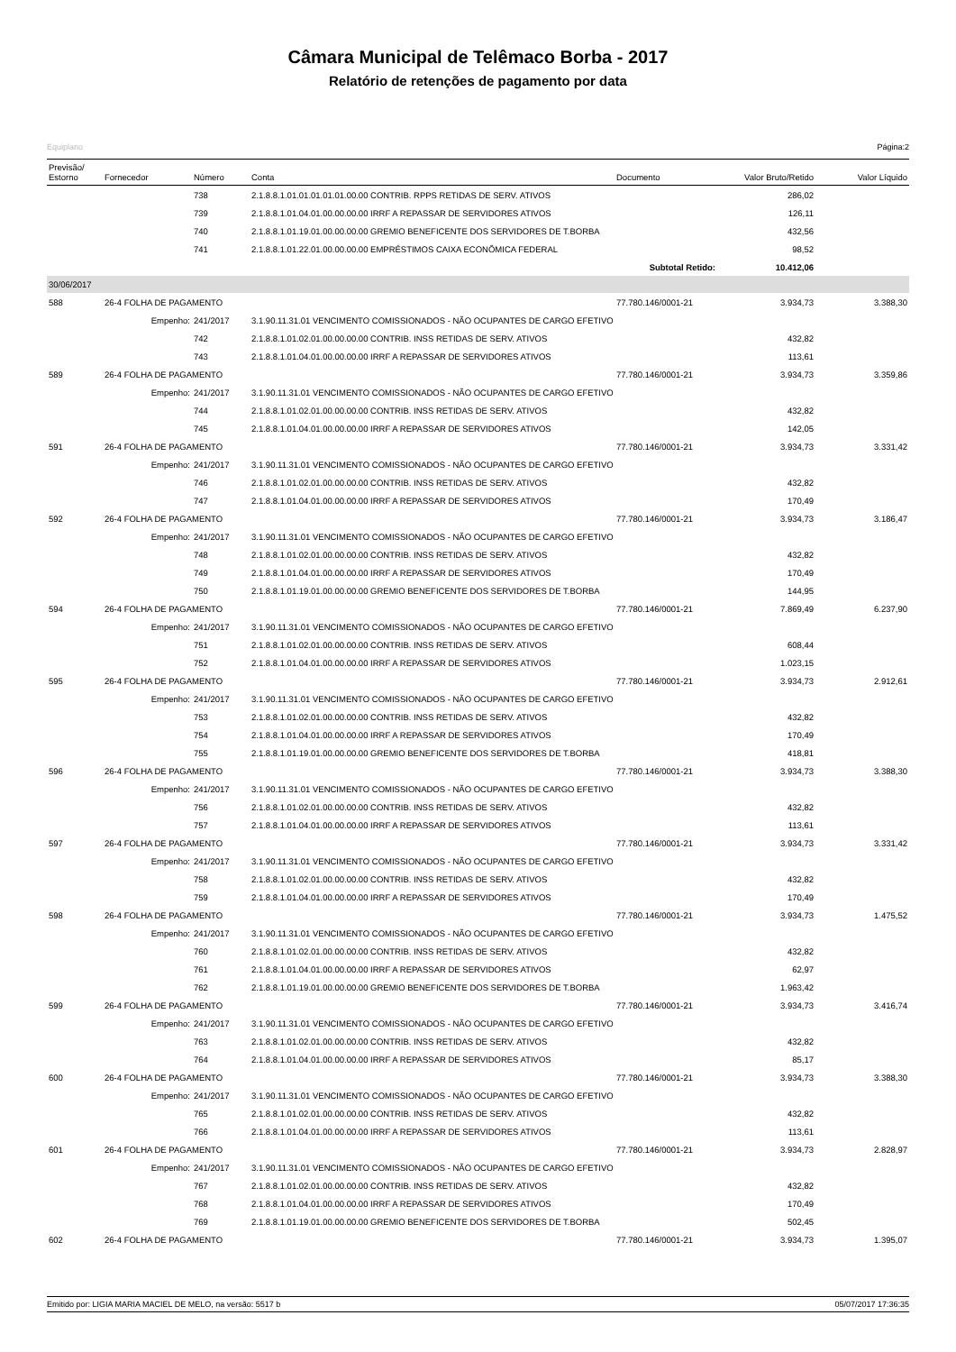Câmara Municipal de Telêmaco Borba - 2017
Relatório de retenções de pagamento por data
Equiplano Página:2
| Previsão/ Estorno | Fornecedor | Número | Conta | Documento | Valor Bruto/Retido | Valor Líquido |
| --- | --- | --- | --- | --- | --- | --- |
| | | 738 | 2.1.8.8.1.01.01.01.01.01.00.00 CONTRIB. RPPS RETIDAS DE SERV. ATIVOS | | 286,02 | |
| | | 739 | 2.1.8.8.1.01.04.01.00.00.00.00 IRRF A REPASSAR DE SERVIDORES ATIVOS | | 126,11 | |
| | | 740 | 2.1.8.8.1.01.19.01.00.00.00.00 GREMIO BENEFICENTE DOS SERVIDORES DE T.BORBA | | 432,56 | |
| | | 741 | 2.1.8.8.1.01.22.01.00.00.00.00 EMPRÉSTIMOS CAIXA ECONÔMICA FEDERAL | | 98,52 | |
| | | | | Subtotal Retido: | 10.412,06 | |
| 30/06/2017 | | | | | | |
| 588 | 26-4 FOLHA DE PAGAMENTO | | | 77.780.146/0001-21 | 3.934,73 | 3.388,30 |
| | Empenho: | 241/2017 | 3.1.90.11.31.01 VENCIMENTO COMISSIONADOS - NÃO OCUPANTES DE CARGO EFETIVO | | | |
| | | 742 | 2.1.8.8.1.01.02.01.00.00.00.00 CONTRIB. INSS RETIDAS DE SERV. ATIVOS | | 432,82 | |
| | | 743 | 2.1.8.8.1.01.04.01.00.00.00.00 IRRF A REPASSAR DE SERVIDORES ATIVOS | | 113,61 | |
| 589 | 26-4 FOLHA DE PAGAMENTO | | | 77.780.146/0001-21 | 3.934,73 | 3.359,86 |
| | Empenho: | 241/2017 | 3.1.90.11.31.01 VENCIMENTO COMISSIONADOS - NÃO OCUPANTES DE CARGO EFETIVO | | | |
| | | 744 | 2.1.8.8.1.01.02.01.00.00.00.00 CONTRIB. INSS RETIDAS DE SERV. ATIVOS | | 432,82 | |
| | | 745 | 2.1.8.8.1.01.04.01.00.00.00.00 IRRF A REPASSAR DE SERVIDORES ATIVOS | | 142,05 | |
| 591 | 26-4 FOLHA DE PAGAMENTO | | | 77.780.146/0001-21 | 3.934,73 | 3.331,42 |
| | Empenho: | 241/2017 | 3.1.90.11.31.01 VENCIMENTO COMISSIONADOS - NÃO OCUPANTES DE CARGO EFETIVO | | | |
| | | 746 | 2.1.8.8.1.01.02.01.00.00.00.00 CONTRIB. INSS RETIDAS DE SERV. ATIVOS | | 432,82 | |
| | | 747 | 2.1.8.8.1.01.04.01.00.00.00.00 IRRF A REPASSAR DE SERVIDORES ATIVOS | | 170,49 | |
| 592 | 26-4 FOLHA DE PAGAMENTO | | | 77.780.146/0001-21 | 3.934,73 | 3.186,47 |
| | Empenho: | 241/2017 | 3.1.90.11.31.01 VENCIMENTO COMISSIONADOS - NÃO OCUPANTES DE CARGO EFETIVO | | | |
| | | 748 | 2.1.8.8.1.01.02.01.00.00.00.00 CONTRIB. INSS RETIDAS DE SERV. ATIVOS | | 432,82 | |
| | | 749 | 2.1.8.8.1.01.04.01.00.00.00.00 IRRF A REPASSAR DE SERVIDORES ATIVOS | | 170,49 | |
| | | 750 | 2.1.8.8.1.01.19.01.00.00.00.00 GREMIO BENEFICENTE DOS SERVIDORES DE T.BORBA | | 144,95 | |
| 594 | 26-4 FOLHA DE PAGAMENTO | | | 77.780.146/0001-21 | 7.869,49 | 6.237,90 |
| | Empenho: | 241/2017 | 3.1.90.11.31.01 VENCIMENTO COMISSIONADOS - NÃO OCUPANTES DE CARGO EFETIVO | | | |
| | | 751 | 2.1.8.8.1.01.02.01.00.00.00.00 CONTRIB. INSS RETIDAS DE SERV. ATIVOS | | 608,44 | |
| | | 752 | 2.1.8.8.1.01.04.01.00.00.00.00 IRRF A REPASSAR DE SERVIDORES ATIVOS | | 1.023,15 | |
| 595 | 26-4 FOLHA DE PAGAMENTO | | | 77.780.146/0001-21 | 3.934,73 | 2.912,61 |
| | Empenho: | 241/2017 | 3.1.90.11.31.01 VENCIMENTO COMISSIONADOS - NÃO OCUPANTES DE CARGO EFETIVO | | | |
| | | 753 | 2.1.8.8.1.01.02.01.00.00.00.00 CONTRIB. INSS RETIDAS DE SERV. ATIVOS | | 432,82 | |
| | | 754 | 2.1.8.8.1.01.04.01.00.00.00.00 IRRF A REPASSAR DE SERVIDORES ATIVOS | | 170,49 | |
| | | 755 | 2.1.8.8.1.01.19.01.00.00.00.00 GREMIO BENEFICENTE DOS SERVIDORES DE T.BORBA | | 418,81 | |
| 596 | 26-4 FOLHA DE PAGAMENTO | | | 77.780.146/0001-21 | 3.934,73 | 3.388,30 |
| | Empenho: | 241/2017 | 3.1.90.11.31.01 VENCIMENTO COMISSIONADOS - NÃO OCUPANTES DE CARGO EFETIVO | | | |
| | | 756 | 2.1.8.8.1.01.02.01.00.00.00.00 CONTRIB. INSS RETIDAS DE SERV. ATIVOS | | 432,82 | |
| | | 757 | 2.1.8.8.1.01.04.01.00.00.00.00 IRRF A REPASSAR DE SERVIDORES ATIVOS | | 113,61 | |
| 597 | 26-4 FOLHA DE PAGAMENTO | | | 77.780.146/0001-21 | 3.934,73 | 3.331,42 |
| | Empenho: | 241/2017 | 3.1.90.11.31.01 VENCIMENTO COMISSIONADOS - NÃO OCUPANTES DE CARGO EFETIVO | | | |
| | | 758 | 2.1.8.8.1.01.02.01.00.00.00.00 CONTRIB. INSS RETIDAS DE SERV. ATIVOS | | 432,82 | |
| | | 759 | 2.1.8.8.1.01.04.01.00.00.00.00 IRRF A REPASSAR DE SERVIDORES ATIVOS | | 170,49 | |
| 598 | 26-4 FOLHA DE PAGAMENTO | | | 77.780.146/0001-21 | 3.934,73 | 1.475,52 |
| | Empenho: | 241/2017 | 3.1.90.11.31.01 VENCIMENTO COMISSIONADOS - NÃO OCUPANTES DE CARGO EFETIVO | | | |
| | | 760 | 2.1.8.8.1.01.02.01.00.00.00.00 CONTRIB. INSS RETIDAS DE SERV. ATIVOS | | 432,82 | |
| | | 761 | 2.1.8.8.1.01.04.01.00.00.00.00 IRRF A REPASSAR DE SERVIDORES ATIVOS | | 62,97 | |
| | | 762 | 2.1.8.8.1.01.19.01.00.00.00.00 GREMIO BENEFICENTE DOS SERVIDORES DE T.BORBA | | 1.963,42 | |
| 599 | 26-4 FOLHA DE PAGAMENTO | | | 77.780.146/0001-21 | 3.934,73 | 3.416,74 |
| | Empenho: | 241/2017 | 3.1.90.11.31.01 VENCIMENTO COMISSIONADOS - NÃO OCUPANTES DE CARGO EFETIVO | | | |
| | | 763 | 2.1.8.8.1.01.02.01.00.00.00.00 CONTRIB. INSS RETIDAS DE SERV. ATIVOS | | 432,82 | |
| | | 764 | 2.1.8.8.1.01.04.01.00.00.00.00 IRRF A REPASSAR DE SERVIDORES ATIVOS | | 85,17 | |
| 600 | 26-4 FOLHA DE PAGAMENTO | | | 77.780.146/0001-21 | 3.934,73 | 3.388,30 |
| | Empenho: | 241/2017 | 3.1.90.11.31.01 VENCIMENTO COMISSIONADOS - NÃO OCUPANTES DE CARGO EFETIVO | | | |
| | | 765 | 2.1.8.8.1.01.02.01.00.00.00.00 CONTRIB. INSS RETIDAS DE SERV. ATIVOS | | 432,82 | |
| | | 766 | 2.1.8.8.1.01.04.01.00.00.00.00 IRRF A REPASSAR DE SERVIDORES ATIVOS | | 113,61 | |
| 601 | 26-4 FOLHA DE PAGAMENTO | | | 77.780.146/0001-21 | 3.934,73 | 2.828,97 |
| | Empenho: | 241/2017 | 3.1.90.11.31.01 VENCIMENTO COMISSIONADOS - NÃO OCUPANTES DE CARGO EFETIVO | | | |
| | | 767 | 2.1.8.8.1.01.02.01.00.00.00.00 CONTRIB. INSS RETIDAS DE SERV. ATIVOS | | 432,82 | |
| | | 768 | 2.1.8.8.1.01.04.01.00.00.00.00 IRRF A REPASSAR DE SERVIDORES ATIVOS | | 170,49 | |
| | | 769 | 2.1.8.8.1.01.19.01.00.00.00.00 GREMIO BENEFICENTE DOS SERVIDORES DE T.BORBA | | 502,45 | |
| 602 | 26-4 FOLHA DE PAGAMENTO | | | 77.780.146/0001-21 | 3.934,73 | 1.395,07 |
Emitido por: LIGIA MARIA MACIEL DE MELO, na versão: 5517 b 05/07/2017 17:36:35